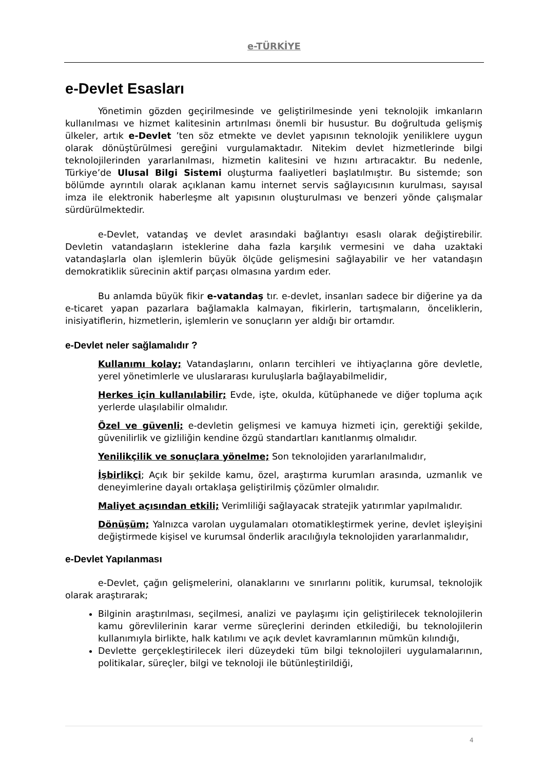e-TÜRKİYE
e-Devlet Esasları
Yönetimin gözden geçirilmesinde ve geliştirilmesinde yeni teknolojik imkanların kullanılması ve hizmet kalitesinin artırılması önemli bir husustur. Bu doğrultuda gelişmiş ülkeler, artık e-Devlet ’ten söz etmekte ve devlet yapısının teknolojik yeniliklere uygun olarak dönüştürülmesi gereğini vurgulamaktadır. Nitekim devlet hizmetlerinde bilgi teknolojilerinden yararlanılması, hizmetin kalitesini ve hızını artıracaktır. Bu nedenle, Türkiye’de Ulusal Bilgi Sistemi oluşturma faaliyetleri başlatılmıştır. Bu sistemde; son bölümde ayrıntılı olarak açıklanan kamu internet servis sağlayıcısının kurulması, sayısal imza ile elektronik haberleşme alt yapısının oluşturulması ve benzeri yönde çalışmalar sürdürülmektedir.
e-Devlet, vatandaş ve devlet arasındaki bağlantıyı esaslı olarak değiştirebilir. Devletin vatandaşların isteklerine daha fazla karşılık vermesini ve daha uzaktaki vatandaşlarla olan işlemlerin büyük ölçüde gelişmesini sağlayabilir ve her vatandaşın demokratiklik sürecinin aktif parçası olmasına yardım eder.
Bu anlamda büyük fikir e-vatandaş tır. e-devlet, insanları sadece bir diğerine ya da e-ticaret yapan pazarlara bağlamakla kalmayan, fikirlerin, tartışmaların, önceliklerin, inisiyatiflerin, hizmetlerin, işlemlerin ve sonuçların yer aldığı bir ortamdır.
e-Devlet neler sağlamalıdır ?
Kullanımı kolay; Vatandaşlarını, onların tercihleri ve ihtiyaçlarına göre devletle, yerel yönetimlerle ve uluslararası kuruluşlarla bağlayabilmelidir,
Herkes için kullanılabilir; Evde, işte, okulda, kütüphanede ve diğer topluma açık yerlerde ulaşılabilir olmalıdır.
Özel ve güvenli; e-devletin gelişmesi ve kamuya hizmeti için, gerektiği şekilde, güvenilirlik ve gizliliğin kendine özgü standartları kanıtlanmış olmalıdır.
Yenilikçilik ve sonuçlara yönelme; Son teknolojiden yararlanılmalıdır,
İşbirlikçi; Açık bir şekilde kamu, özel, araştırma kurumları arasında, uzmanlık ve deneyimlerine dayalı ortaklaşa geliştirilmiş çözümler olmalıdır.
Maliyet açısından etkili; Verimliliği sağlayacak stratejik yatırımlar yapılmalıdır.
Dönüşüm; Yalnızca varolan uygulamaları otomatikleştirmek yerine, devlet işleyişini değiştirmede kişisel ve kurumsal önderlik aracılığıyla teknolojiden yararlanmalıdır,
e-Devlet Yapılanması
e-Devlet, çağın gelişmelerini, olanaklarını ve sınırlarını politik, kurumsal, teknolojik olarak araştırarak;
Bilginin araştırılması, seçilmesi, analizi ve paylaşımı için geliştirilecek teknolojilerin kamu görevlilerinin karar verme süreçlerini derinden etkilediği, bu teknolojilerin kullanımıyla birlikte, halk katılımı ve açık devlet kavramlarının mümkün kılındığı,
Devlette gerçekleştirilecek ileri düzeydeki tüm bilgi teknolojileri uygulamalarının, politikalar, süreçler, bilgi ve teknoloji ile bütünleştirildiği,
4